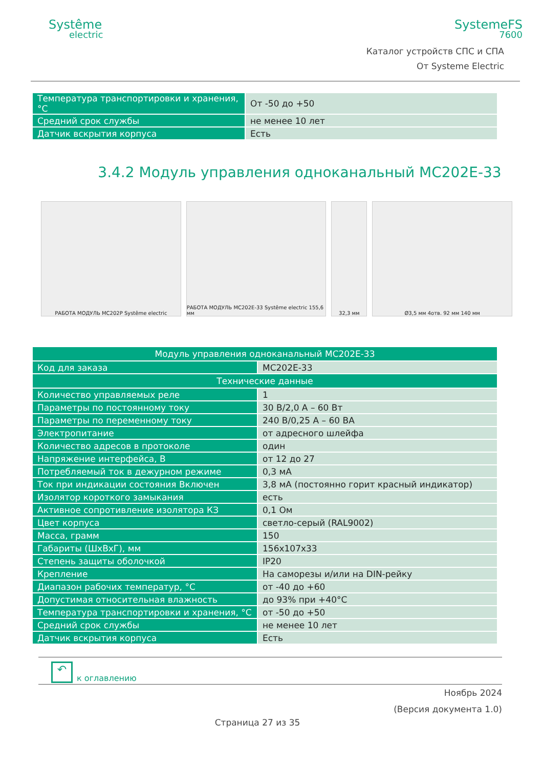Systême
electric
SystemeFS
7600
Каталог устройств СПС и СПА
От Systeme Electric
| Температура транспортировки и хранения, °C | От -50 до +50 |
| Средний срок службы | не менее 10 лет |
| Датчик вскрытия корпуса | Есть |
3.4.2 Модуль управления одноканальный MC202E-33
РАБОТА МОДУЛЬ MC202P Systême electric
РАБОТА МОДУЛЬ MC202E-33 Systême electric 155,6 мм
32,3 мм Ø3,5 мм 4отв. 92 мм 140 мм
| Модуль управления одноканальный MC202E-33 | |
| --- | --- |
| Код для заказа | MC202E-33 |
| Технические данные | |
| Количество управляемых реле | 1 |
| Параметры по постоянному току | 30 В/2,0 А – 60 Вт |
| Параметры по переменному току | 240 В/0,25 А – 60 ВА |
| Электропитание | от адресного шлейфа |
| Количество адресов в протоколе | один |
| Напряжение интерфейса, В | от 12 до 27 |
| Потребляемый ток в дежурном режиме | 0,3 мА |
| Ток при индикации состояния Включен | 3,8 мА (постоянно горит красный индикатор) |
| Изолятор короткого замыкания | есть |
| Активное сопротивление изолятора КЗ | 0,1 Ом |
| Цвет корпуса | светло-серый (RAL9002) |
| Масса, грамм | 150 |
| Габариты (ШхВхГ), мм | 156x107x33 |
| Степень защиты оболочкой | IP20 |
| Крепление | На саморезы и/или на DIN-рейку |
| Диапазон рабочих температур, °C | от -40 до +60 |
| Допустимая относительная влажность | до 93% при +40°C |
| Температура транспортировки и хранения, °C | от -50 до +50 |
| Средний срок службы | не менее 10 лет |
| Датчик вскрытия корпуса | Есть |
↶
к оглавлению
Ноябрь 2024
(Версия документа 1.0)
Страница 27 из 35